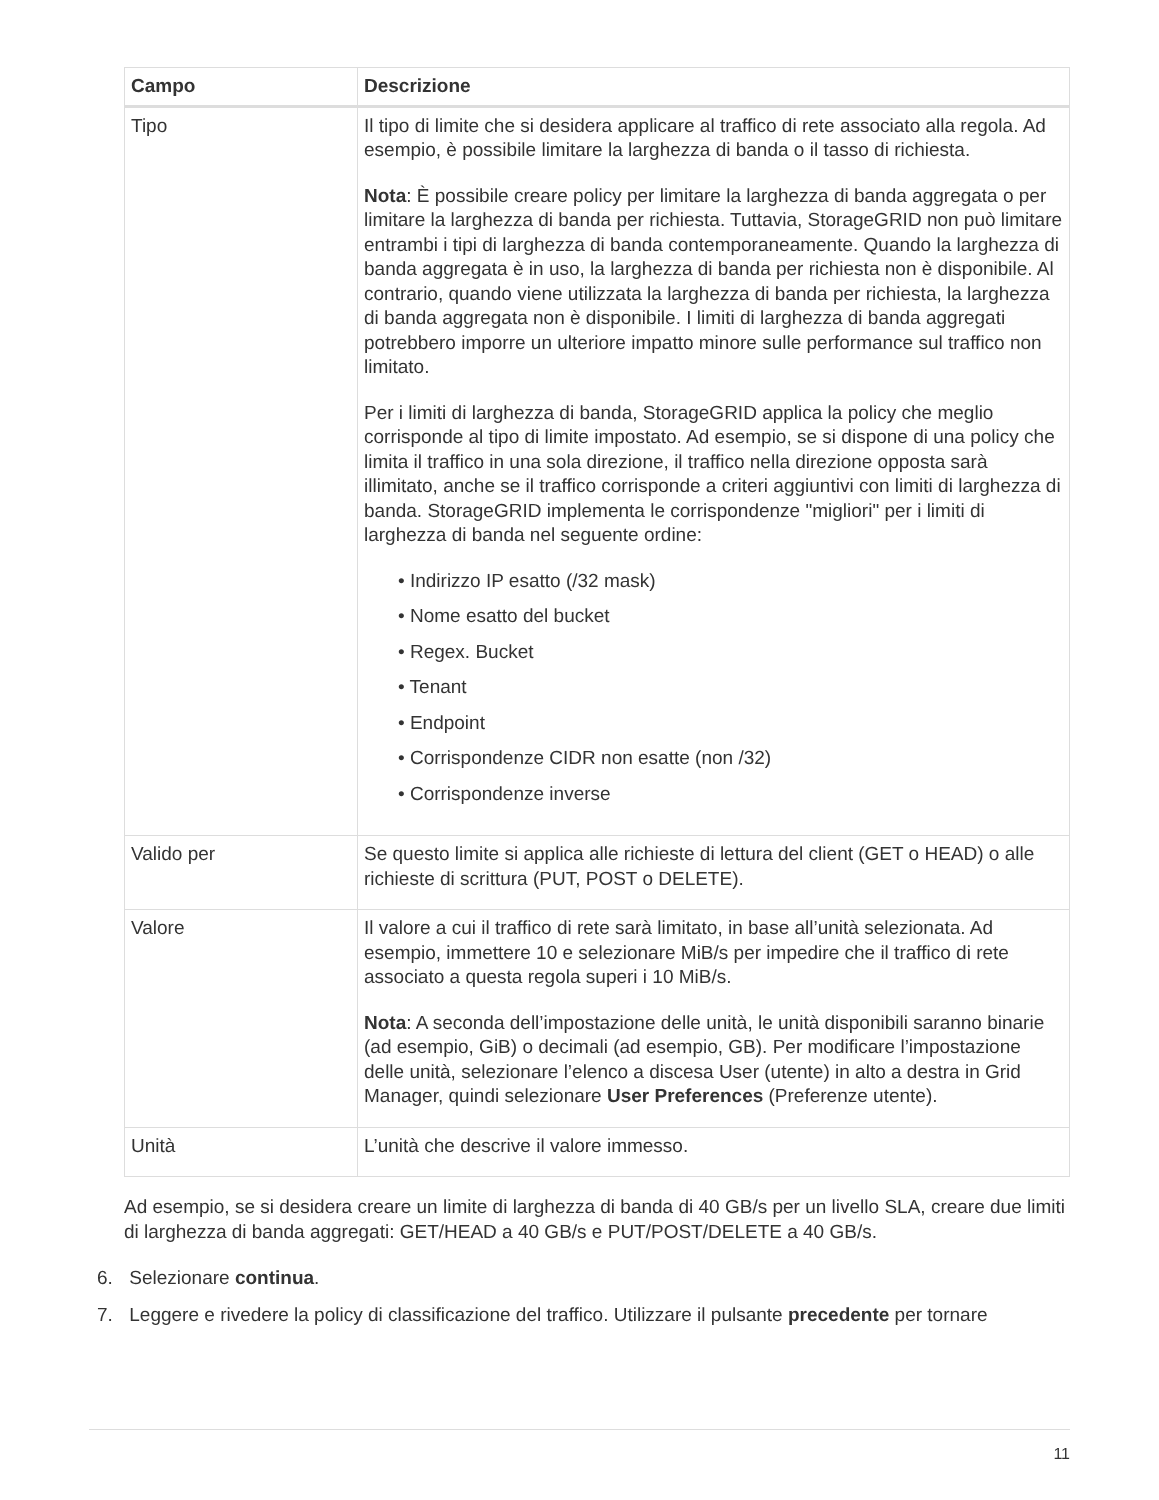| Campo | Descrizione |
| --- | --- |
| Tipo | Il tipo di limite che si desidera applicare al traffico di rete associato alla regola. Ad esempio, è possibile limitare la larghezza di banda o il tasso di richiesta. Nota : È possibile creare policy per limitare la larghezza di banda aggregata o per limitare la larghezza di banda per richiesta. Tuttavia, StorageGRID non può limitare entrambi i tipi di larghezza di banda contemporaneamente. Quando la larghezza di banda aggregata è in uso, la larghezza di banda per richiesta non è disponibile. Al contrario, quando viene utilizzata la larghezza di banda per richiesta, la larghezza di banda aggregata non è disponibile. I limiti di larghezza di banda aggregati potrebbero imporre un ulteriore impatto minore sulle performance sul traffico non limitato. Per i limiti di larghezza di banda, StorageGRID applica la policy che meglio corrisponde al tipo di limite impostato. Ad esempio, se si dispone di una policy che limita il traffico in una sola direzione, il traffico nella direzione opposta sarà illimitato, anche se il traffico corrisponde a criteri aggiuntivi con limiti di larghezza di banda. StorageGRID implementa le corrispondenze "migliori" per i limiti di larghezza di banda nel seguente ordine: • Indirizzo IP esatto (/32 mask) • Nome esatto del bucket • Regex. Bucket • Tenant • Endpoint • Corrispondenze CIDR non esatte (non /32) • Corrispondenze inverse |
| Valido per | Se questo limite si applica alle richieste di lettura del client (GET o HEAD) o alle richieste di scrittura (PUT, POST o DELETE). |
| Valore | Il valore a cui il traffico di rete sarà limitato, in base all’unità selezionata. Ad esempio, immettere 10 e selezionare MiB/s per impedire che il traffico di rete associato a questa regola superi i 10 MiB/s. Nota : A seconda dell’impostazione delle unità, le unità disponibili saranno binarie (ad esempio, GiB) o decimali (ad esempio, GB). Per modificare l’impostazione delle unità, selezionare l’elenco a discesa User (utente) in alto a destra in Grid Manager, quindi selezionare User Preferences (Preferenze utente). |
| Unità | L’unità che descrive il valore immesso. |
Ad esempio, se si desidera creare un limite di larghezza di banda di 40 GB/s per un livello SLA, creare due limiti di larghezza di banda aggregati: GET/HEAD a 40 GB/s e PUT/POST/DELETE a 40 GB/s.
6. Selezionare continua.
7. Leggere e rivedere la policy di classificazione del traffico. Utilizzare il pulsante precedente per tornare
11